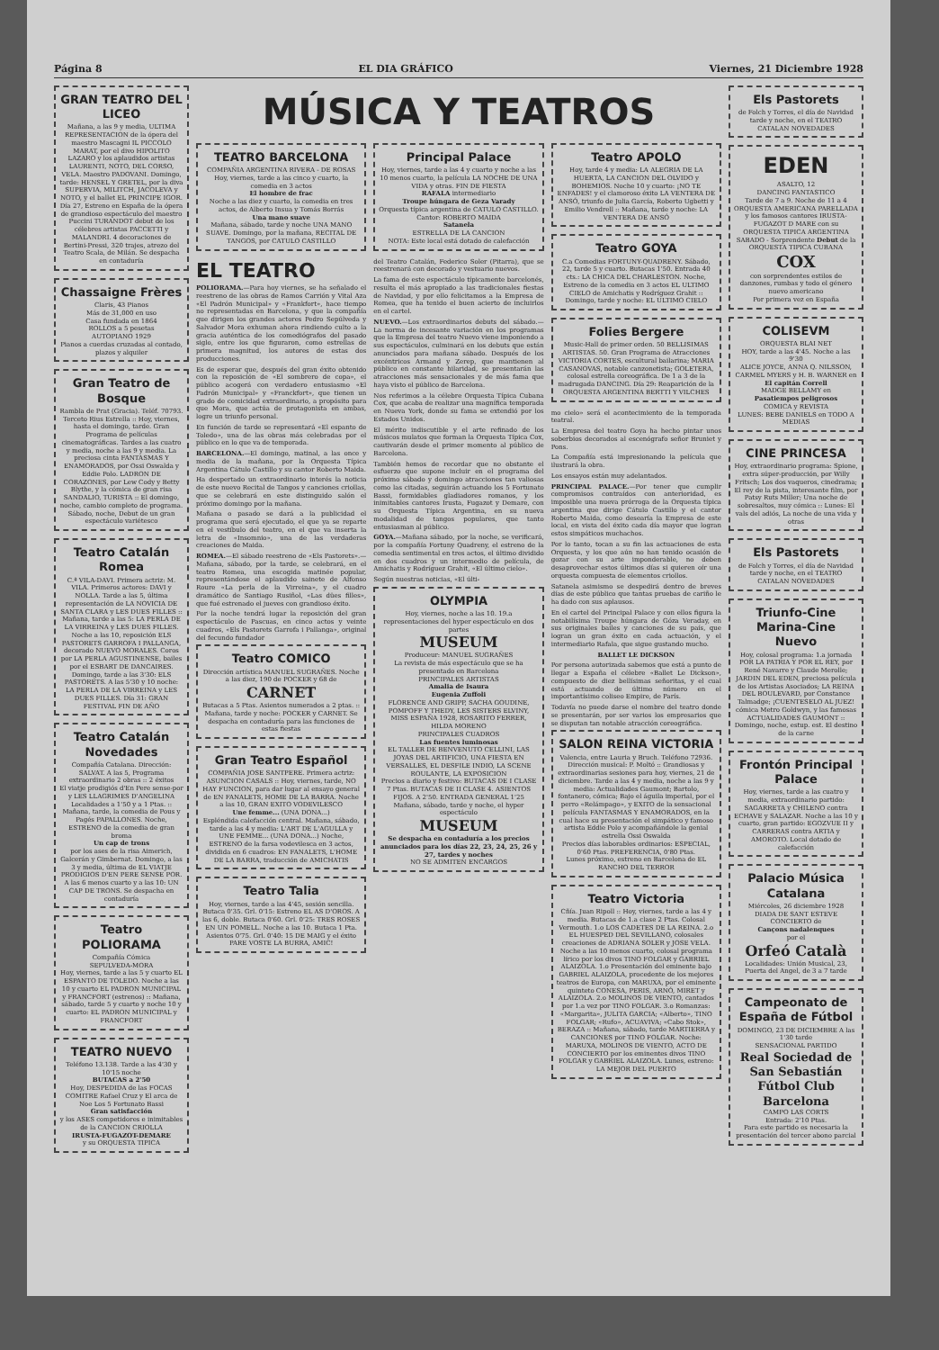Página 8 EL DIA GRÁFICO Viernes, 21 Diciembre 1928
GRAN TEATRO DEL LICEO
Mañana, a las 9 y media, ULTIMA REPRESENTACION de la ópera del maestro Mascagni IL PICCOLO MARAT, por el divo HIPOLITO LAZARO y los aplaudidos artistas LAURENTI, NOTO, DEL CORSO, VELA. Maestro PADOVANI. Domingo, tarde: HENSEL Y GRETEL, por la diva SUPERVIA, MILITCH, JACOLEVA y NOTO, y el ballet EL PRINCIPE IGOR. Día 27, Estreno en España de la ópera de grandioso espectáculo del maestro Puccini TURANDOT debut de los célebres artistas PACCETTI y MALANDRI. 4 decoraciones de Bertini-Pressi, 320 trajes, atrezo del Teatro Scala, de Milán. Se despacha en contaduría
Chassaigne Frères
Claris, 43 Pianos
Más de 31,000 en uso
Casa fundada en 1864
ROLLOS a 5 pesetas
AUTOPIANO 1929
Pianos a cuerdas cruzadas al contado, plazos y alquiler
Gran Teatro de Bosque
Rambla de Prat (Gracia). Teléf. 70793. Terceto Rius Estrella :: Hoy, viernes, hasta el domingo, tarde. Gran Programa de películas cinematográficas. Tardes a las cuatro y media, noche a las 9 y media. La preciosa cinta FANTASMAS Y ENAMORADOS, por Ossi Oswalda y Eddie Polo. LADRON DE CORAZONES, por Lew Cody y Betty Blythe, y la cómica de gran risa SANDALIO, TURISTA :: El domingo, noche, cambio completo de programa. Sábado, noche, Debut de un gran espectáculo variétesco
Teatro Catalán Romea
C.ª VILA-DAVI. Primera actriz: M. VILA. Primeros actores: DAVI y NOLLA. Tarde a las 5, última representación de LA NOVICIA DE SANTA CLARA y LES DUES FILLES :: Mañana, tarde a las 5: LA PERLA DE LA VIRREINA y LES DUES FILLES. Noche a las 10, reposición ELS PASTORETS GARROFA I PALLANGA, decorado NUEVO MORALES. Coros por LA PERLA AGUSTINENSE, bailes por el ESBART DE DANCAIRES. Domingo, tarde a las 3'30: ELS PASTORETS. A las 5'30 y 10 noche: LA PERLA DE LA VIRREINA y LES DUES FILLES. Día 31: GRAN FESTIVAL FIN DE AÑO
Teatro Catalán Novedades
Compañía Catalana. Dirección: SALVAT. A las 5, Programa extraordinario 2 obras :: 2 éxitos
El viatje prodigiós d'En Pere sense-por y LES LLAGRIMES D'ANGELINA
Localidades a 1'50 y a 1 Ptas. :: Mañana, tarde, la comedia de Pous y Pagés PAPALLONES. Noche, ESTRENO de la comedia de gran broma
Un cap de trons
por los ases de la risa Aimerich, Galcerán y Gimbernat. Domingo, a las 3 y media, última de EL VIATJE PRODIGIOS D'EN PERE SENSE POR. A las 6 menos cuarto y a las 10: UN CAP DE TRONS. Se despacha en contaduría
Teatro POLIORAMA
Compañía Cómica
SEPULVEDA-MORA
Hoy, viernes, tarde a las 5 y cuarto EL ESPANTO DE TOLEDO. Noche a las 10 y cuarto EL PADRON MUNICIPAL y FRANCFORT (estrenos) :: Mañana, sábado, tarde 5 y cuarto y noche 10 y cuarto: EL PADRON MUNICIPAL y FRANCFORT
TEATRO NUEVO
Teléfono 13.138. Tarde a las 4'30 y 10'15 noche
BUTACAS a 2'50
Hoy, DESPEDIDA de las FOCAS COMITRE Rafael Cruz y El arca de Noe Los 5 Fortunato Bassi
Gran satisfacción
y los ASES competidores e inimitables de la CANCION CRIOLLA
IRUSTA-FUGAZOT-DEMARE
y su ORQUESTA TIPICA
MÚSICA Y TEATROS
TEATRO BARCELONA
COMPAÑIA ARGENTINA RIVERA - DE ROSAS
Hoy, viernes, tarde a las cinco y cuarto, la comedia en 3 actos
El hombre de frac
Noche a las diez y cuarto, la comedia en tres actos, de Alberto Insua y Tomás Borrás
Una mano suave
Mañana, sábado, tarde y noche UNA MANO SUAVE. Domingo, por la mañana, RECITAL DE TANGOS, por CATULO CASTILLO
EL TEATRO
POLIORAMA.—Para hoy viernes, se ha señalado el reestreno de las obras de Ramos Carrión y Vital Aza «El Padrón Municipal» y «Frankfort», hace tiempo no representadas en Barcelona, y que la compañía que dirigen los grandes actores Pedro Sepúlveda y Salvador Mora exhuman ahora rindiendo culto a la gracia auténtica de los comediógrafos del pasado siglo, entre los que figuraron, como estrellas de primera magnitud, los autores de estas dos producciones.
Es de esperar que, después del gran éxito obtenido con la reposición de «El sombrero de copa», el público acogerá con verdadero entusiasmo «El Padrón Municipal» y «Franckfort», que tienen un grado de comicidad extraordinario, a propósito para que Mora, que actúa de protagonista en ambas, logre un triunfo personal.
En función de tarde se representará «El espanto de Toledo», una de las obras más celebradas por el público en lo que va de temporada.
BARCELONA.—El domingo, matinal, a las once y media de la mañana, por la Orquesta Típica Argentina Cátulo Castillo y su cantor Roberto Maida.
Ha despertado un extraordinario interés la noticia de este nuevo Recital de Tangos y canciones criollas, que se celebrará en este distinguido salón el próximo domingo por la mañana.
Mañana o pasado se dará a la publicidad el programa que será ejecutado, el que ya se reparte en el vestíbulo del teatro, en el que va inserta la letra de «Insomnio», una de las verdaderas creaciones de Maida.
ROMEA.—El sábado reestreno de «Els Pastorets».—Mañana, sábado, por la tarde, se celebrará, en el teatro Romea, una escogida matinée popular, representándose el aplaudido sainete de Alfonso Roure «La perla de la Virreina», y el cuadro dramático de Santiago Rusiñol, «Las dües filles», que fué estrenado el jueves con grandioso éxito.
Por la noche tendrá lugar la reposición del gran espectáculo de Pascuas, en cinco actos y veinte cuadros, «Els Pastorets Garrofa i Pallanga», original del fecundo fundador
Teatro COMICO
Dirección artística MANUEL SUGRAÑES. Noche a las diez, 190 de POCKER y 68 de
CARNET
Butacas a 5 Ptas. Asientos numerados a 2 ptas. :: Mañana, tarde y noche: POCKER y CARNET. Se despacha en contaduría para las funciones de estas fiestas
Gran Teatro Español
COMPAÑIA JOSE SANTPERE. Primera actriz: ASUNCION CASALS :: Hoy, viernes, tarde, NO HAY FUNCION, para dar lugar al ensayo general de EN FANALETS, HOME DE LA BARRA. Noche a las 10, GRAN EXITO VODEVILESCO
Une femme... (UNA DONA...)
Espléndida calefacción central. Mañana, sábado, tarde a las 4 y media: L'ART DE L'AGULLA y UNE FEMME... (UNA DONA...) Noche, ESTRENO de la farsa vodevilesca en 3 actos, dividida en 6 cuadros: EN FANALETS, L'HOME DE LA BARRA, traducción de AMICHATIS
Teatro Talia
Hoy, viernes, tarde a las 4'45, sesión sencilla. Butaca 0'35. Grl. 0'15: Estreno EL AS D'OROS. A las 6, doble. Butaca 0'60. Grl. 0'25: TRES ROSES EN UN POMELL. Noche a las 10. Butaca 1 Pta. Asientos 0'75. Grl. 0'40: 15 DE MAIG y el éxito PARE VOSTE LA BURRA, AMIC!
Principal Palace
Hoy, viernes, tarde a las 4 y cuarto y noche a las 10 menos cuarto, la película LA NOCHE DE UNA VIDA y otras. FIN DE FIESTA
RAFALA intermediario
Troupe húngara de Geza Varady
Orquesta típica argentina de CATULO CASTILLO. Cantor: ROBERTO MAIDA
Satanela
ESTRELLA DE LA CANCION
NOTA: Este local está dotado de calefacción
del Teatro Catalán, Federico Soler (Pitarra), que se reestrenará con decorado y vestuario nuevos.
La fama de este espectáculo típicamente barcelonés, resulta el más apropiado a las tradicionales fiestas de Navidad, y por ello felicitamos a la Empresa de Romea, que ha tenido el buen acierto de incluirlos en el cartel.
NUEVO.—Los extraordinarios debuts del sábado.—La norma de incesante variación en los programas que la Empresa del teatro Nuevo viene imponiendo a sus espectáculos, culminará en los debuts que están anunciados para mañana sábado. Después de los excéntricos Armand y Zerep, que mantienen al público en constante hilaridad, se presentarán las atracciones más sensacionales y de más fama que haya visto el público de Barcelona.
Nos referimos a la célebre Orquesta Típica Cubana Cox, que acaba de realizar una magnífica temporada en Nueva York, donde su fama se extendió por los Estados Unidos.
El mérito indiscutible y el arte refinado de los músicos mulatos que forman la Orquesta Típica Cox, cautivarán desde el primer momento al público de Barcelona.
También hemos de recordar que no obstante el esfuerzo que supone incluir en el programa del próximo sábado y domingo atracciones tan valiosas como las citadas, seguirán actuando los 5 Fortunato Bassi, formidables gladiadores romanos, y los inimitables cantores Irusta, Fugazot y Demare, con su Orquesta Típica Argentina, en su nueva modalidad de tangos populares, que tanto entusiasman al público.
GOYA.—Mañana sábado, por la noche, se verificará, por la compañía Fortuny Quadreny, el estreno de la comedia sentimental en tres actos, el último dividido en dos cuadros y un intermedio de película, de Amichatis y Rodríguez Grahit, «El último cielo».
Según nuestras noticias, «El últi-
OLYMPIA
Hoy, viernes, noche a las 10. 19.a representaciones del hyper espectáculo en dos partes
MUSEUM
Produceur: MANUEL SUGRAÑES
La revista de más espectáculo que se ha presentado en Barcelona
PRINCIPALES ARTISTAS
Amalia de Isaura
Eugenia Zuffoli
FLORENCE AND GRIPP, SACHA GOUDINE, POMPOFF Y THEDY, LES SISTERS ELVINY, MISS ESPAÑA 1928, ROSARITO FERRER, HILDA MORENO
PRINCIPALES CUADROS
Las fuentes luminosas
EL TALLER DE BENVENUTO CELLINI, LAS JOYAS DEL ARTIFICIO, UNA FIESTA EN VERSALLES, EL DESFILE INDIO, LA SCENE ROULANTE, LA EXPOSICION
Precios a diario y festivo: BUTACAS DE I CLASE 7 Ptas. BUTACAS DE II CLASE 4. ASIENTOS FIJOS. A 2'50. ENTRADA GENERAL 1'25
Mañana, sábado, tarde y noche, el hyper espectáculo
MUSEUM
Se despacha en contaduría a los precios anunciados para los días 22, 23, 24, 25, 26 y 27, tardes y noches
NO SE ADMITEN ENCARGOS
Teatro APOLO
Hoy, tarde 4 y media: LA ALEGRIA DE LA HUERTA, LA CANCION DEL OLVIDO y BOHEMIOS. Noche 10 y cuarto: ¡NO TE ENFADES! y el clamoroso éxito LA VENTERA DE ANSÓ, triunfo de Julia García, Roberto Ugbetti y Emilio Vendrell :: Mañana, tarde y noche: LA VENTERA DE ANSÓ
Teatro GOYA
C.a Comedias FORTUNY-QUADRENY. Sábado, 22, tarde 5 y cuarto. Butacas 1'50. Entrada 40 cts.: LA CHICA DEL CHARLESTON. Noche, Estreno de la comedia en 3 actos EL ULTIMO CIELO de Amichatis y Rodríguez Grahit :: Domingo, tarde y noche: EL ULTIMO CIELO
Folies Bergere
Music-Hall de primer orden. 50 BELLISIMAS ARTISTAS. 50. Gran Programa de Atracciones VICTORIA CORTES, escultural bailarina; MARIA CASANOVAS, notable canzonetista; GOLETERA, colosal estrella coreográfica. De 1 a 3 de la madrugada DANCING. Día 29: Reaparición de la ORQUESTA ARGENTINA BERTTI Y VILCHES
mo cielo» será el acontecimiento de la temporada teatral.
La Empresa del teatro Goya ha hecho pintar unos soberbios decorados al escenógrafo señor Bruniet y Pons.
La Compañía está impresionando la película que ilustrará la obra.
Los ensayos están muy adelantados.
PRINCIPAL PALACE.—Por tener que cumplir compromisos contraídos con anterioridad, es imposible una nueva prórroga de la Orquesta típica argentina que dirige Cátulo Castillo y el cantor Roberto Maida, como desearía la Empresa de este local, en vista del éxito cada día mayor que logran estos simpáticos muchachos.
Por lo tanto, tocan a su fin las actuaciones de esta Orquesta, y los que aún no han tenido ocasión de gozar con su arte imponderable, no deben desaprovechar estos últimos días si quieren oír una orquesta compuesta de elementos criollos.
Satanela asimismo se despedirá dentro de breves días de este público que tantas pruebas de cariño le ha dado con sus aplausos.
En el cartel del Principal Palace y con ellos figura la notabilísima Troupe húngara de Góza Veraday, en sus originales bailes y canciones de su país, que logran un gran éxito en cada actuación, y el intermediario Rafala, que sigue gustando mucho.
BALLET LE DICKSON
Por persona autorizada sabemos que está a punto de llegar a España el célebre «Ballet Le Dickson», compuesto de diez bellísimas señoritas, y el cual está actuando de último número en el importantísimo coliseo Empire, de París.
Todavía no puede darse el nombre del teatro donde se presentarán, por ser varios los empresarios que se disputan tan notable atracción coreográfica.
SALON REINA VICTORIA
Valencia, entre Lauria y Bruch. Teléfono 72936. Dirección musical: P. Moltó :: Grandiosas y extraordinarias sesiones para hoy, viernes, 21 de diciembre. Tarde a las 4 y media, noche a las 9 y media: Actualidades Gaumont; Bartolo, fontanero, cómica; Bajo el águila imperial, por el perro «Relámpago», y EXITO de la sensacional película FANTASMAS Y ENAMORADOS, en la cual hace su presentación el simpático y famoso artista Eddie Polo y acompañándole la genial estrella Ossi Oswalda
Precios días laborables ordinarios: ESPECIAL, 0'60 Ptas. PREFERENCIA, 0'80 Ptas.
Lunes próximo, estreno en Barcelona de EL RANCHO DEL TERROR
Teatro Victoria
Cñía. Juan Ripoll :: Hoy, viernes, tarde a las 4 y media. Butacas de 1.a clase 2 Ptas. Colosal Vermouth. 1.o LOS CADETES DE LA REINA. 2.o EL HUESPED DEL SEVILLANO, colosales creaciones de ADRIANA SOLER y JOSE VELA. Noche a las 10 menos cuarto, colosal programa lírico por los divos TINO FOLGAR y GABRIEL ALAIZOLA. 1.o Presentación del eminente bajo GABRIEL ALAIZOLA, procedente de los mejores teatros de Europa, con MARUXA, por el eminente quinteto CONESA, PERIS, ARNÓ, MIRET y ALAIZOLA. 2.o MOLINOS DE VIENTO, cantados por 1.a vez por TINO FOLGAR. 3.o Romanzas: «Margarita», JULITA GARCIA; «Alberto», TINO FOLGAR; «Rufo», ACUAVIVA; «Cabo Stok», BERAZA :: Mañana, sábado, tarde MARTIERRA y CANCIONES por TINO FOLGAR. Noche: MARUXA, MOLINOS DE VIENTO, ACTO DE CONCIERTO por los eminentes divos TINO FOLGAR y GABRIEL ALAIZOLA. Lunes, estreno: LA MEJOR DEL PUERTO
Els Pastorets
de Folch y Torres, el día de Navidad tarde y noche, en el TEATRO CATALAN NOVEDADES
EDEN
ASALTO, 12
DANCING FANTASTICO
Tarde de 7 a 9. Noche de 11 a 4
ORQUESTA AMERICANA PARELLADA y los famosos cantores IRUSTA-FUGAZOT D MARE con su ORQUESTA TIPICA ARGENTINA
SABADO - Sorprendente Debut de la ORQUESTA TIPICA CUBANA
COX
con sorprendentes estilos de danzones, rumbas y todo el género nuevo americano
Por primera vez en España
COLISEVM
ORQUESTA BLAI NET
HOY, tarde a las 4'45. Noche a las 9'30
ALICE JOYCE, ANNA Q. NILSSON, CARMEL MYERS y H. B. WARNER en
El capitán Correll
MADGE BELLAMY en
Pasatiempos peligrosos
COMICA y REVISTA
LUNES: BEBE DANIELS en TODO A MEDIAS
CINE PRINCESA
Hoy, extraordinario programa: Spione, extra súper-producción, por Willy Fritsch; Los dos vaqueros, cinedrama; El rey de la pista, interesante film, por Patsy Ruts Miller; Una noche de sobresaltos, muy cómica :: Lunes: El vals del adiós, La noche de una vida y otras
Els Pastorets
de Folch y Torres, el día de Navidad tarde y noche, en el TEATRO CATALAN NOVEDADES
Triunfo-Cine Marina-Cine Nuevo
Hoy, colosal programa: 1.a jornada POR LA PATRIA Y POR EL REY, por René Navarre y Claude Merolle; JARDIN DEL EDEN, preciosa película de los Artistas Asociados; LA REINA DEL BOULEVARD, por Constance Talmadge; ¡CUENTESELO AL JUEZ! cómica Metro Goldwyn, y las famosas ACTUALIDADES GAUMONT :: Domingo, noche, estup. est. El destino de la carne
Frontón Principal Palace
Hoy, viernes, tarde a las cuatro y media, extraordinario partido: SAGARRETA y CHILENO contra ECHAVE y SALAZAR. Noche a las 10 y cuarto, gran partido: EGOZVUE II y CARRERAS contra ARTIA y AMOROTO. Local dotado de calefacción
Palacio Música Catalana
Miércoles, 26 diciembre 1928
DIADA DE SANT ESTEVE
CONCIERTO de
Cançons nadalenques
por el
Orfeó Català
Localidades: Unión Musical, 23, Puerta del Angel, de 3 a 7 tarde
Campeonato de España de Fútbol
DOMINGO, 23 DE DICIEMBRE A las 1'30 tarde
SENSACIONAL PARTIDO
Real Sociedad de San Sebastián
Fútbol Club Barcelona
CAMPO LAS CORTS
Entrada: 2'10 Ptas.
Para este partido es necesaria la presentación del tercer abono parcial